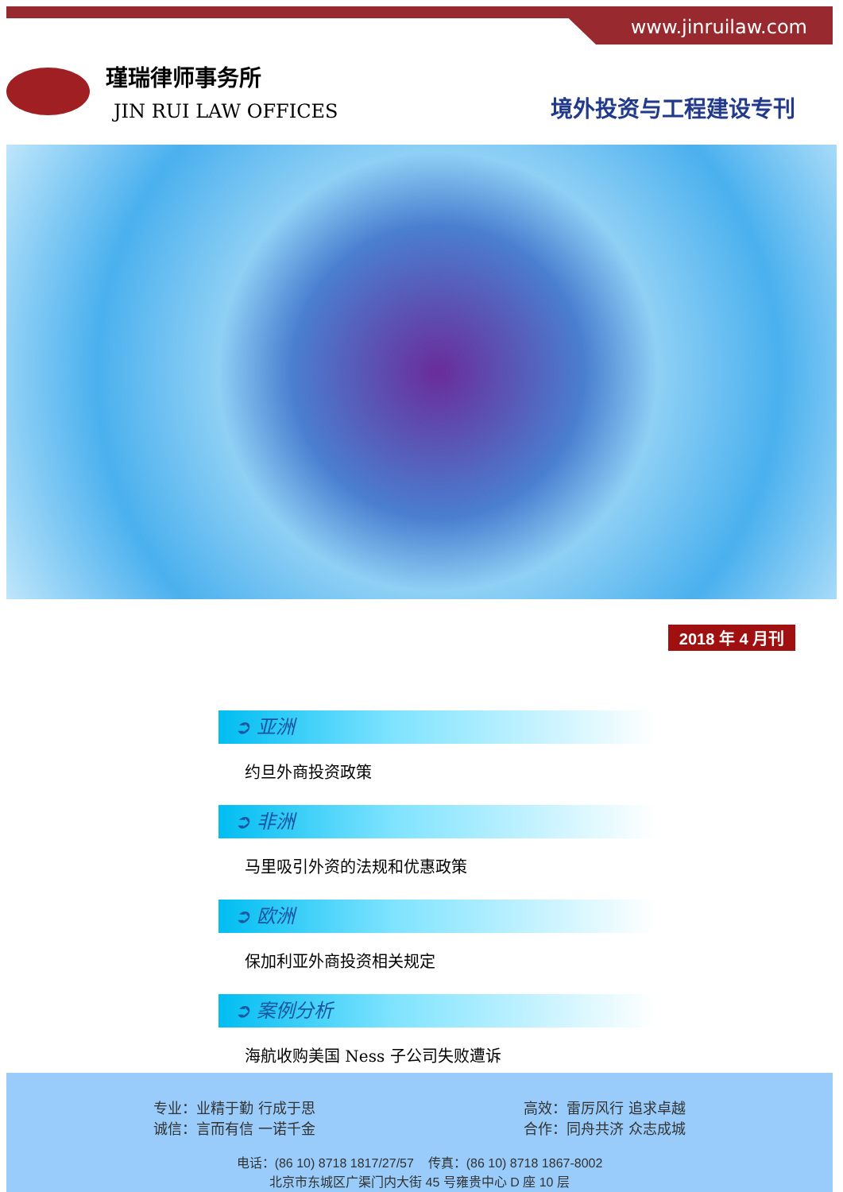www.jinruilaw.com
瑾瑞律师事务所
JIN RUI LAW OFFICES
境外投资与工程建设专刊
2018 年 4 月刊
➲ 亚洲
约旦外商投资政策
➲ 非洲
马里吸引外资的法规和优惠政策
➲ 欧洲
保加利亚外商投资相关规定
➲ 案例分析
海航收购美国 Ness 子公司失败遭诉
专业：业精于勤 行成于思
诚信：言而有信 一诺千金
高效：雷厉风行 追求卓越
合作：同舟共济 众志成城
电话：(86 10) 8718 1817/27/57 传真：(86 10) 8718 1867-8002
北京市东城区广渠门内大街 45 号雍贵中心 D 座 10 层